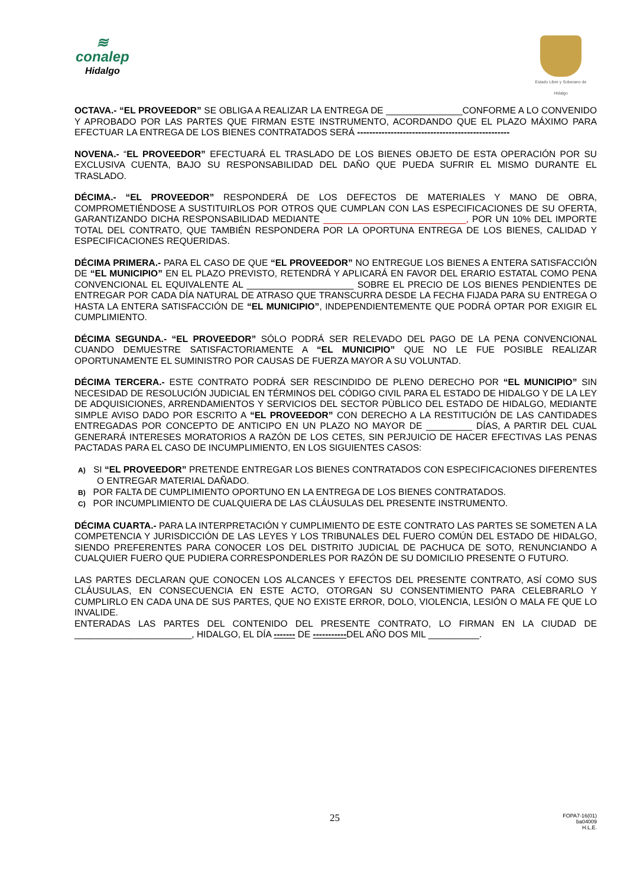≋
conalep
Hidalgo
Estado Libre y Soberano de Hidalgo
OCTAVA.- “EL PROVEEDOR” SE OBLIGA A REALIZAR LA ENTREGA DE _______________CONFORME A LO CONVENIDO Y APROBADO POR LAS PARTES QUE FIRMAN ESTE INSTRUMENTO, ACORDANDO QUE EL PLAZO MÁXIMO PARA EFECTUAR LA ENTREGA DE LOS BIENES CONTRATADOS SERÁ --------------------------------------------------
NOVENA.- “EL PROVEEDOR” EFECTUARÁ EL TRASLADO DE LOS BIENES OBJETO DE ESTA OPERACIÓN POR SU EXCLUSIVA CUENTA, BAJO SU RESPONSABILIDAD DEL DAÑO QUE PUEDA SUFRIR EL MISMO DURANTE EL TRASLADO.
DÉCIMA.- “EL PROVEEDOR” RESPONDERÁ DE LOS DEFECTOS DE MATERIALES Y MANO DE OBRA, COMPROMETIÉNDOSE A SUSTITUIRLOS POR OTROS QUE CUMPLAN CON LAS ESPECIFICACIONES DE SU OFERTA, GARANTIZANDO DICHA RESPONSABILIDAD MEDIANTE ____________________________, POR UN 10% DEL IMPORTE TOTAL DEL CONTRATO, QUE TAMBIÉN RESPONDERA POR LA OPORTUNA ENTREGA DE LOS BIENES, CALIDAD Y ESPECIFICACIONES REQUERIDAS.
DÉCIMA PRIMERA.- PARA EL CASO DE QUE “EL PROVEEDOR” NO ENTREGUE LOS BIENES A ENTERA SATISFACCIÓN DE “EL MUNICIPIO” EN EL PLAZO PREVISTO, RETENDRÁ Y APLICARÁ EN FAVOR DEL ERARIO ESTATAL COMO PENA CONVENCIONAL EL EQUIVALENTE AL _____________________ SOBRE EL PRECIO DE LOS BIENES PENDIENTES DE ENTREGAR POR CADA DÍA NATURAL DE ATRASO QUE TRANSCURRA DESDE LA FECHA FIJADA PARA SU ENTREGA O HASTA LA ENTERA SATISFACCIÓN DE “EL MUNICIPIO”, INDEPENDIENTEMENTE QUE PODRÁ OPTAR POR EXIGIR EL CUMPLIMIENTO.
DÉCIMA SEGUNDA.- “EL PROVEEDOR” SÓLO PODRÁ SER RELEVADO DEL PAGO DE LA PENA CONVENCIONAL CUANDO DEMUESTRE SATISFACTORIAMENTE A “EL MUNICIPIO” QUE NO LE FUE POSIBLE REALIZAR OPORTUNAMENTE EL SUMINISTRO POR CAUSAS DE FUERZA MAYOR A SU VOLUNTAD.
DÉCIMA TERCERA.- ESTE CONTRATO PODRÁ SER RESCINDIDO DE PLENO DERECHO POR “EL MUNICIPIO” SIN NECESIDAD DE RESOLUCIÓN JUDICIAL EN TÉRMINOS DEL CÓDIGO CIVIL PARA EL ESTADO DE HIDALGO Y DE LA LEY DE ADQUISICIONES, ARRENDAMIENTOS Y SERVICIOS DEL SECTOR PÙBLICO DEL ESTADO DE HIDALGO, MEDIANTE SIMPLE AVISO DADO POR ESCRITO A “EL PROVEEDOR” CON DERECHO A LA RESTITUCIÓN DE LAS CANTIDADES ENTREGADAS POR CONCEPTO DE ANTICIPO EN UN PLAZO NO MAYOR DE _________ DÍAS, A PARTIR DEL CUAL GENERARÁ INTERESES MORATORIOS A RAZÓN DE LOS CETES, SIN PERJUICIO DE HACER EFECTIVAS LAS PENAS PACTADAS PARA EL CASO DE INCUMPLIMIENTO, EN LOS SIGUIENTES CASOS:
A) SI “EL PROVEEDOR” PRETENDE ENTREGAR LOS BIENES CONTRATADOS CON ESPECIFICACIONES DIFERENTES O ENTREGAR MATERIAL DAÑADO.
B) POR FALTA DE CUMPLIMIENTO OPORTUNO EN LA ENTREGA DE LOS BIENES CONTRATADOS.
C) POR INCUMPLIMIENTO DE CUALQUIERA DE LAS CLÁUSULAS DEL PRESENTE INSTRUMENTO.
DÉCIMA CUARTA.- PARA LA INTERPRETACIÓN Y CUMPLIMIENTO DE ESTE CONTRATO LAS PARTES SE SOMETEN A LA COMPETENCIA Y JURISDICCIÓN DE LAS LEYES Y LOS TRIBUNALES DEL FUERO COMÚN DEL ESTADO DE HIDALGO, SIENDO PREFERENTES PARA CONOCER LOS DEL DISTRITO JUDICIAL DE PACHUCA DE SOTO, RENUNCIANDO A CUALQUIER FUERO QUE PUDIERA CORRESPONDERLES POR RAZÓN DE SU DOMICILIO PRESENTE O FUTURO.
LAS PARTES DECLARAN QUE CONOCEN LOS ALCANCES Y EFECTOS DEL PRESENTE CONTRATO, ASÍ COMO SUS CLÁUSULAS, EN CONSECUENCIA EN ESTE ACTO, OTORGAN SU CONSENTIMIENTO PARA CELEBRARLO Y CUMPLIRLO EN CADA UNA DE SUS PARTES, QUE NO EXISTE ERROR, DOLO, VIOLENCIA, LESIÓN O MALA FE QUE LO INVALIDE.
ENTERADAS LAS PARTES DEL CONTENIDO DEL PRESENTE CONTRATO, LO FIRMAN EN LA CIUDAD DE _______________________, HIDALGO, EL DÍA ------- DE -----------DEL AÑO DOS MIL __________.
25 FOPA7-16(01)
ba04009
H.L.E.